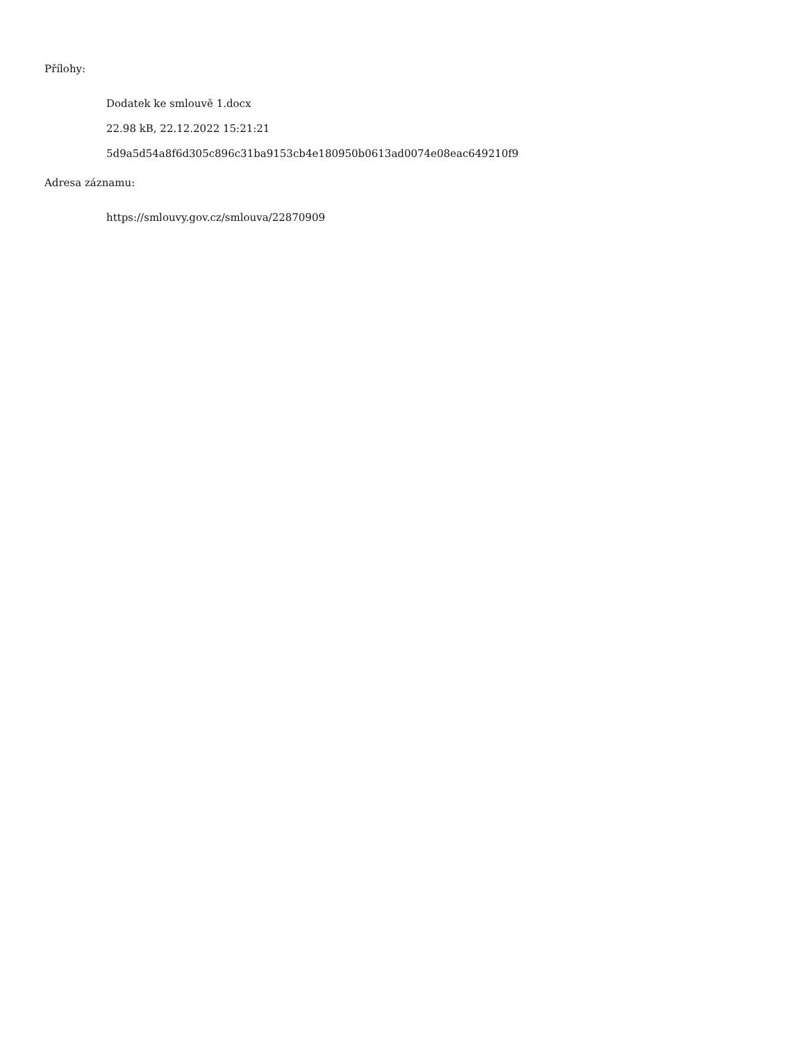Přílohy:
Dodatek ke smlouvě 1.docx
22.98 kB, 22.12.2022 15:21:21
5d9a5d54a8f6d305c896c31ba9153cb4e180950b0613ad0074e08eac649210f9
Adresa záznamu:
https://smlouvy.gov.cz/smlouva/22870909